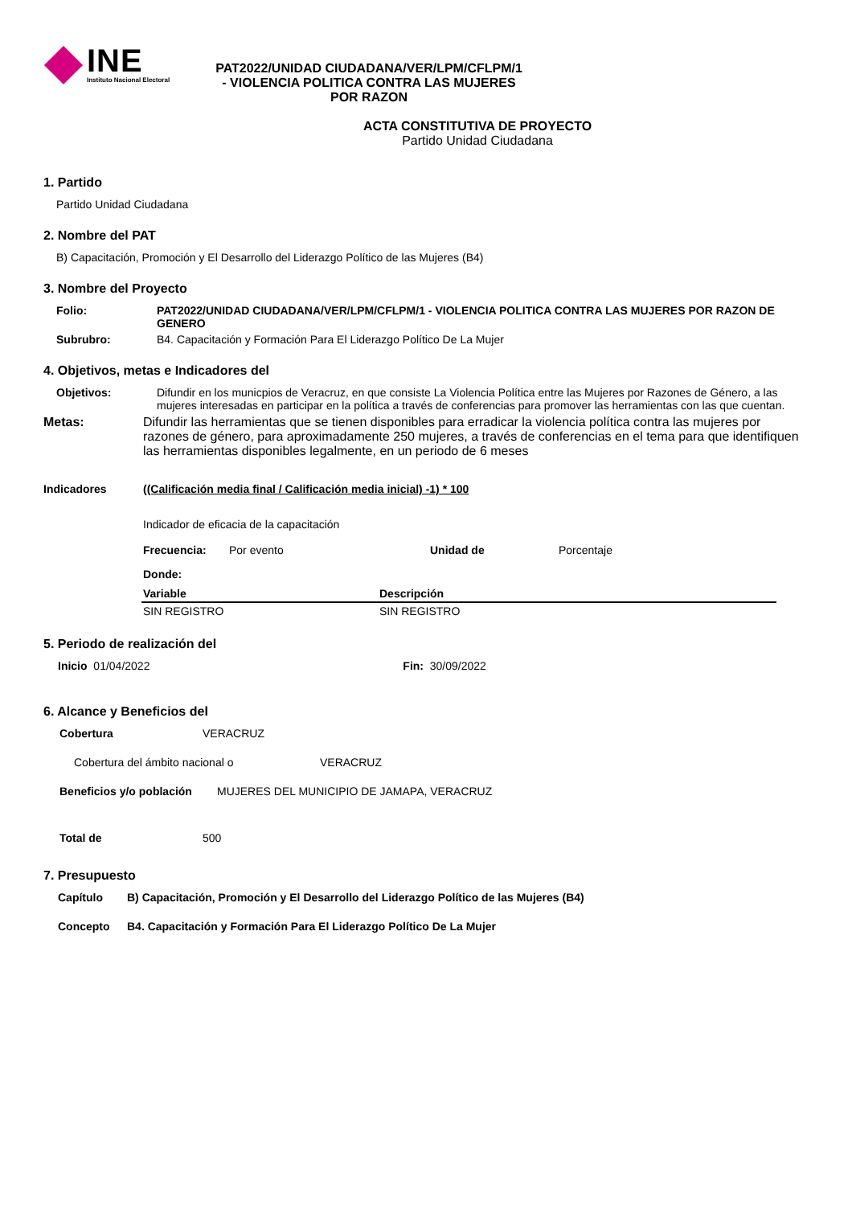INE
Instituto Nacional Electoral
PAT2022/UNIDAD CIUDADANA/VER/LPM/CFLPM/1 - VIOLENCIA POLITICA CONTRA LAS MUJERES POR RAZON
ACTA CONSTITUTIVA DE PROYECTO
Partido Unidad Ciudadana
1. Partido
Partido Unidad Ciudadana
2. Nombre del PAT
B) Capacitación, Promoción y El Desarrollo del Liderazgo Político de las Mujeres (B4)
3. Nombre del Proyecto
Folio: PAT2022/UNIDAD CIUDADANA/VER/LPM/CFLPM/1 - VIOLENCIA POLITICA CONTRA LAS MUJERES POR RAZON DE GENERO
Subrubro: B4. Capacitación y Formación Para El Liderazgo Político De La Mujer
4. Objetivos, metas e Indicadores del
Objetivos: Difundir en los municpios de Veracruz, en que consiste La Violencia Política entre las Mujeres por Razones de Género, a las mujeres interesadas en participar en la política a través de conferencias para promover las herramientas con las que cuentan.
Metas: Difundir las herramientas que se tienen disponibles para erradicar la violencia política contra las mujeres por razones de género, para aproximadamente 250 mujeres, a través de conferencias en el tema para que identifiquen las herramientas disponibles legalmente, en un periodo de 6 meses
Indicadores ((Calificación media final / Calificación media inicial) -1) * 100
Indicador de eficacia de la capacitación
Frecuencia: Por evento Unidad de Porcentaje
Donde:
| Variable | Descripción |
| --- | --- |
| SIN REGISTRO | SIN REGISTRO |
5. Periodo de realización del
Inicio 01/04/2022 Fin: 30/09/2022
6. Alcance y Beneficios del
Cobertura VERACRUZ
Cobertura del ámbito nacional o VERACRUZ
Beneficios y/o población MUJERES DEL MUNICIPIO DE JAMAPA, VERACRUZ
Total de 500
7. Presupuesto
Capítulo B) Capacitación, Promoción y El Desarrollo del Liderazgo Político de las Mujeres (B4)
Concepto B4. Capacitación y Formación Para El Liderazgo Político De La Mujer